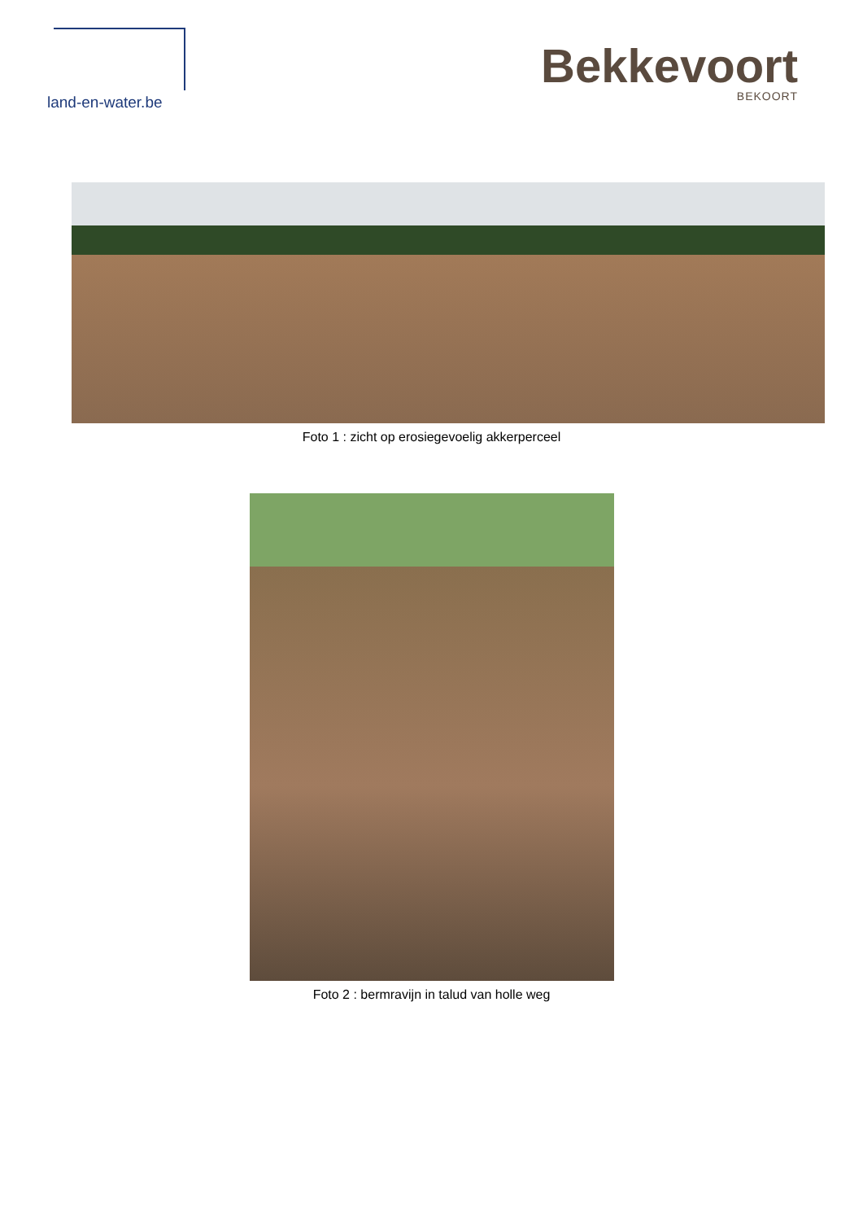land-en-water.be
Bekkevoort
BEKOORT
Foto 1 : zicht op erosiegevoelig akkerperceel
Foto 2 : bermravijn in talud van holle weg